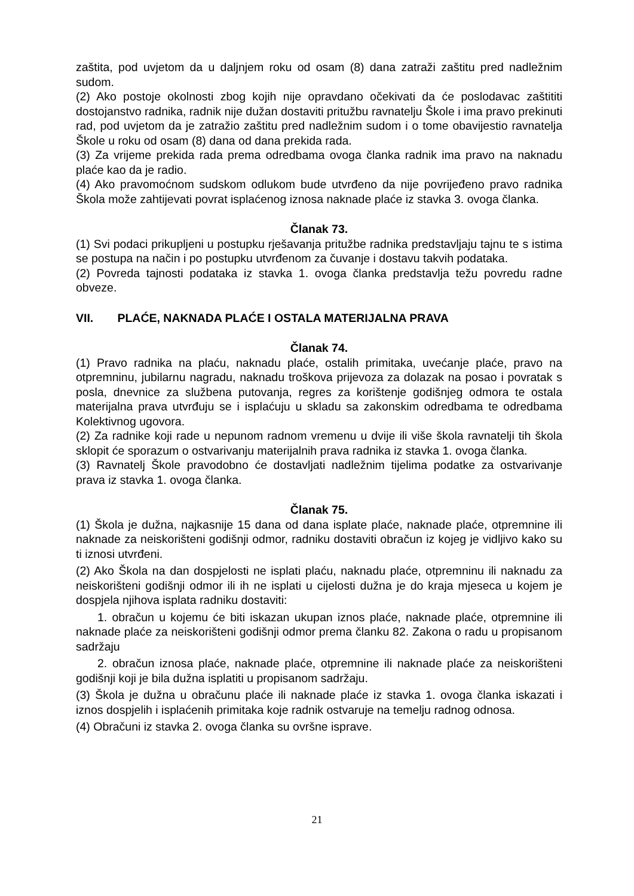zaštita, pod uvjetom da u daljnjem roku od osam (8) dana zatraži zaštitu pred nadležnim sudom.
(2) Ako postoje okolnosti zbog kojih nije opravdano očekivati da će poslodavac zaštititi dostojanstvo radnika, radnik nije dužan dostaviti pritužbu ravnatelju Škole i ima pravo prekinuti rad, pod uvjetom da je zatražio zaštitu pred nadležnim sudom i o tome obavijestio ravnatelja Škole u roku od osam (8) dana od dana prekida rada.
(3) Za vrijeme prekida rada prema odredbama ovoga članka radnik ima pravo na naknadu plaće kao da je radio.
(4) Ako pravomoćnom sudskom odlukom bude utvrđeno da nije povrijeđeno pravo radnika Škola može zahtijevati povrat isplaćenog iznosa naknade plaće iz stavka 3. ovoga članka.
Članak 73.
(1) Svi podaci prikupljeni u postupku rješavanja pritužbe radnika predstavljaju tajnu te s istima se postupa na način i po postupku utvrđenom za čuvanje i dostavu takvih podataka.
(2) Povreda tajnosti podataka iz stavka 1. ovoga članka predstavlja težu povredu radne obveze.
VII. PLAĆE, NAKNADA PLAĆE I OSTALA MATERIJALNA PRAVA
Članak 74.
(1) Pravo radnika na plaću, naknadu plaće, ostalih primitaka, uvećanje plaće, pravo na otpremninu, jubilarnu nagradu, naknadu troškova prijevoza za dolazak na posao i povratak s posla, dnevnice za službena putovanja, regres za korištenje godišnjeg odmora te ostala materijalna prava utvrđuju se i isplaćuju u skladu sa zakonskim odredbama te odredbama Kolektivnog ugovora.
(2) Za radnike koji rade u nepunom radnom vremenu u dvije ili više škola ravnatelji tih škola sklopit će sporazum o ostvarivanju materijalnih prava radnika iz stavka 1. ovoga članka.
(3) Ravnatelj Škole pravodobno će dostavljati nadležnim tijelima podatke za ostvarivanje prava iz stavka 1. ovoga članka.
Članak 75.
(1) Škola je dužna, najkasnije 15 dana od dana isplate plaće, naknade plaće, otpremnine ili naknade za neiskorišteni godišnji odmor, radniku dostaviti obračun iz kojeg je vidljivo kako su ti iznosi utvrđeni.
(2) Ako Škola na dan dospjelosti ne isplati plaću, naknadu plaće, otpremninu ili naknadu za neiskorišteni godišnji odmor ili ih ne isplati u cijelosti dužna je do kraja mjeseca u kojem je dospjela njihova isplata radniku dostaviti:
1. obračun u kojemu će biti iskazan ukupan iznos plaće, naknade plaće, otpremnine ili naknade plaće za neiskorišteni godišnji odmor prema članku 82. Zakona o radu u propisanom sadržaju
2. obračun iznosa plaće, naknade plaće, otpremnine ili naknade plaće za neiskorišteni godišnji koji je bila dužna isplatiti u propisanom sadržaju.
(3) Škola je dužna u obračunu plaće ili naknade plaće iz stavka 1. ovoga članka iskazati i iznos dospjelih i isplaćenih primitaka koje radnik ostvaruje na temelju radnog odnosa.
(4) Obračuni iz stavka 2. ovoga članka su ovršne isprave.
21